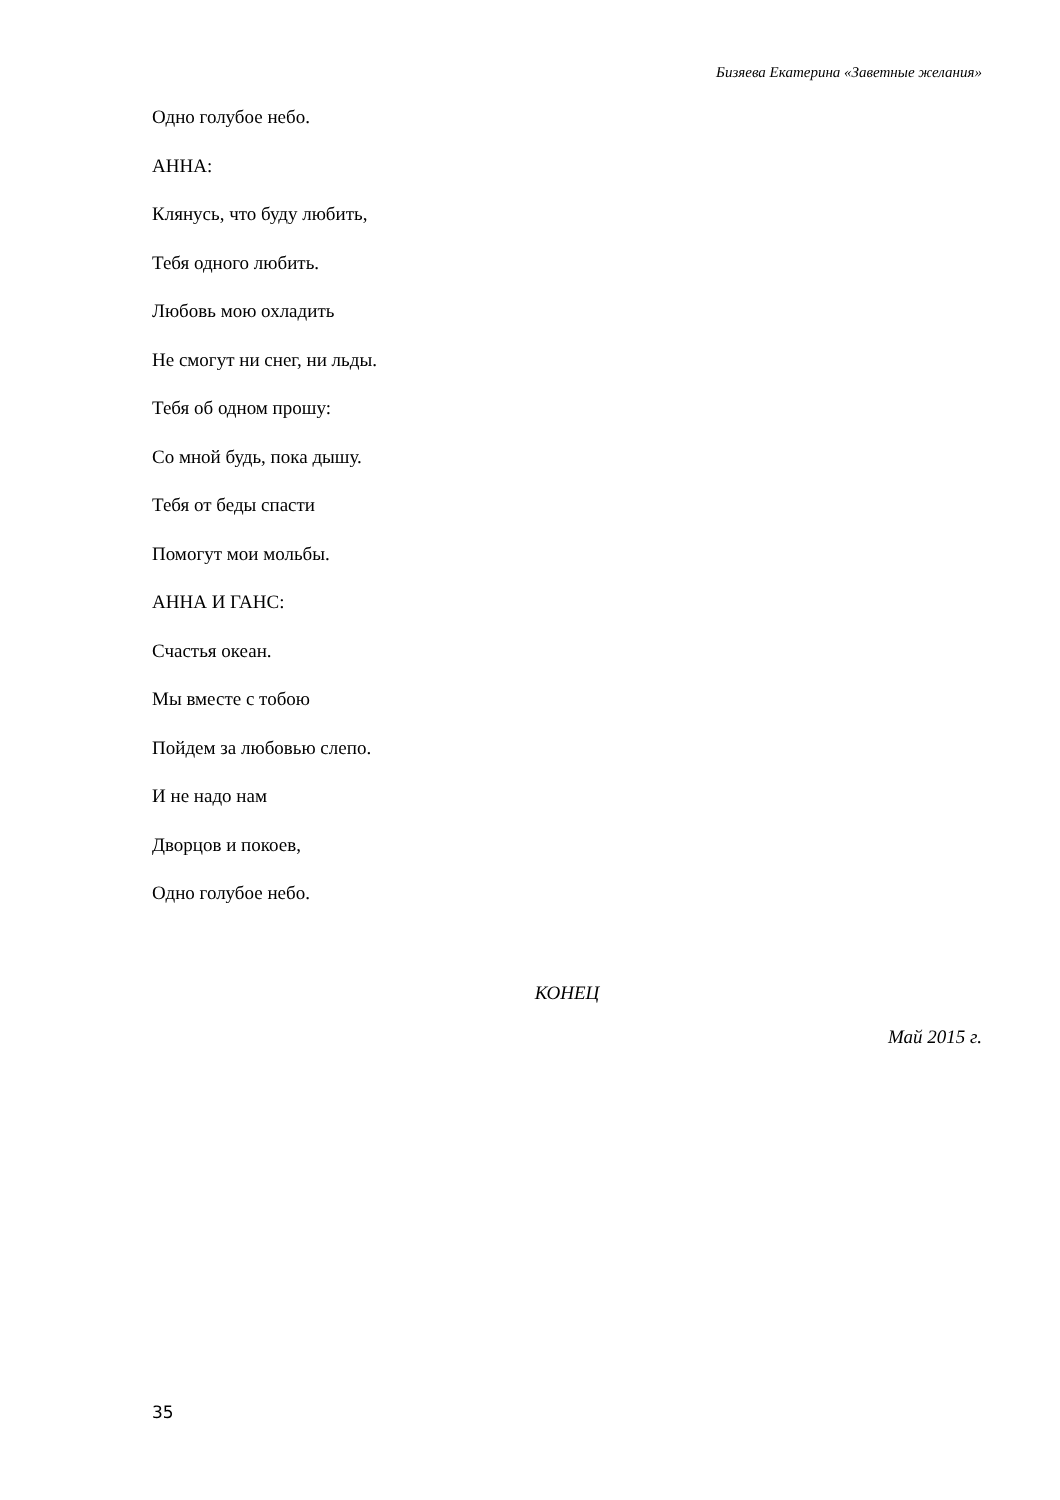Бизяева Екатерина «Заветные желания»
Одно голубое небо.
АННА:
Клянусь, что буду любить,
Тебя одного любить.
Любовь мою охладить
Не смогут ни снег, ни льды.
Тебя об одном прошу:
Со мной будь, пока дышу.
Тебя от беды спасти
Помогут мои мольбы.
АННА И ГАНС:
Счастья океан.
Мы вместе с тобою
Пойдем за любовью слепо.
И не надо нам
Дворцов и покоев,
Одно голубое небо.
КОНЕЦ
Май 2015 г.
35